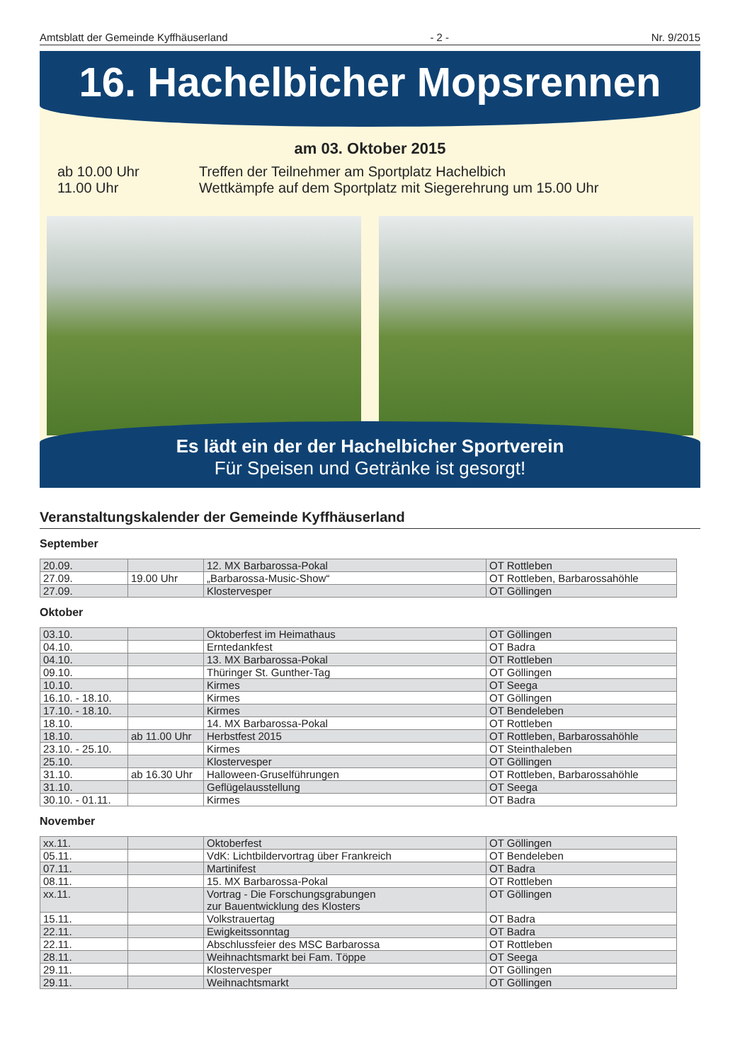Amtsblatt der Gemeinde Kyffhäuserland - 2 - Nr. 9/2015
16. Hachelbicher Mopsrennen
am 03. Oktober 2015
ab 10.00 Uhr Treffen der Teilnehmer am Sportplatz Hachelbich 11.00 Uhr Wettkämpfe auf dem Sportplatz mit Siegerehrung um 15.00 Uhr
Es lädt ein der der Hachelbicher Sportverein
Für Speisen und Getränke ist gesorgt!
Veranstaltungskalender der Gemeinde Kyffhäuserland
September
| 20.09. | | 12. MX Barbarossa-Pokal | OT Rottleben |
| 27.09. | 19.00 Uhr | „Barbarossa-Music-Show“ | OT Rottleben, Barbarossahöhle |
| 27.09. | | Klostervesper | OT Göllingen |
Oktober
| 03.10. | | Oktoberfest im Heimathaus | OT Göllingen |
| 04.10. | | Erntedankfest | OT Badra |
| 04.10. | | 13. MX Barbarossa-Pokal | OT Rottleben |
| 09.10. | | Thüringer St. Gunther-Tag | OT Göllingen |
| 10.10. | | Kirmes | OT Seega |
| 16.10. - 18.10. | | Kirmes | OT Göllingen |
| 17.10. - 18.10. | | Kirmes | OT Bendeleben |
| 18.10. | | 14. MX Barbarossa-Pokal | OT Rottleben |
| 18.10. | ab 11.00 Uhr | Herbstfest 2015 | OT Rottleben, Barbarossahöhle |
| 23.10. - 25.10. | | Kirmes | OT Steinthaleben |
| 25.10. | | Klostervesper | OT Göllingen |
| 31.10. | ab 16.30 Uhr | Halloween-Gruselführungen | OT Rottleben, Barbarossahöhle |
| 31.10. | | Geflügelausstellung | OT Seega |
| 30.10. - 01.11. | | Kirmes | OT Badra |
November
| xx.11. | | Oktoberfest | OT Göllingen |
| 05.11. | | VdK: Lichtbildervortrag über Frankreich | OT Bendeleben |
| 07.11. | | Martinifest | OT Badra |
| 08.11. | | 15. MX Barbarossa-Pokal | OT Rottleben |
| xx.11. | | Vortrag - Die Forschungsgrabungen zur Bauentwicklung des Klosters | OT Göllingen |
| 15.11. | | Volkstrauertag | OT Badra |
| 22.11. | | Ewigkeitssonntag | OT Badra |
| 22.11. | | Abschlussfeier des MSC Barbarossa | OT Rottleben |
| 28.11. | | Weihnachtsmarkt bei Fam. Töppe | OT Seega |
| 29.11. | | Klostervesper | OT Göllingen |
| 29.11. | | Weihnachtsmarkt | OT Göllingen |